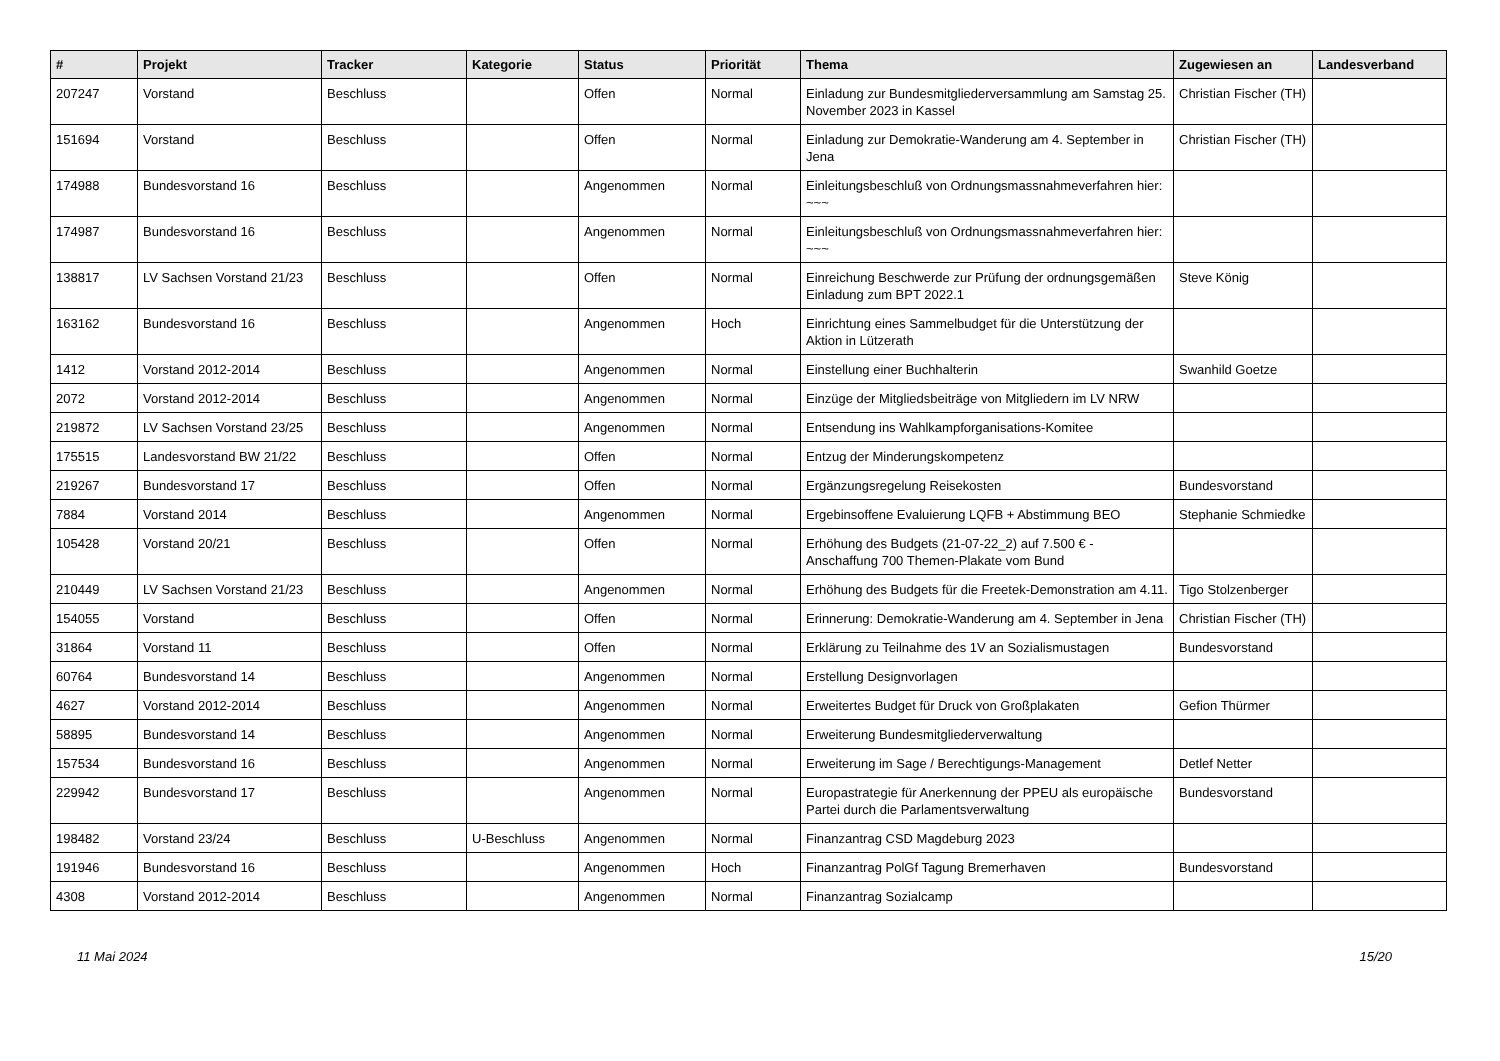| # | Projekt | Tracker | Kategorie | Status | Priorität | Thema | Zugewiesen an | Landesverband |
| --- | --- | --- | --- | --- | --- | --- | --- | --- |
| 207247 | Vorstand | Beschluss | | Offen | Normal | Einladung zur Bundesmitgliederversammlung am Samstag 25. November 2023 in Kassel | Christian Fischer (TH) | |
| 151694 | Vorstand | Beschluss | | Offen | Normal | Einladung zur Demokratie-Wanderung am 4. September in Jena | Christian Fischer (TH) | |
| 174988 | Bundesvorstand 16 | Beschluss | | Angenommen | Normal | Einleitungsbeschluß von Ordnungsmassnahmeverfahren hier: ~~~ | | |
| 174987 | Bundesvorstand 16 | Beschluss | | Angenommen | Normal | Einleitungsbeschluß von Ordnungsmassnahmeverfahren hier: ~~~ | | |
| 138817 | LV Sachsen Vorstand 21/23 | Beschluss | | Offen | Normal | Einreichung Beschwerde zur Prüfung der ordnungsgemäßen Einladung zum BPT 2022.1 | Steve König | |
| 163162 | Bundesvorstand 16 | Beschluss | | Angenommen | Hoch | Einrichtung eines Sammelbudget für die Unterstützung der Aktion in Lützerath | | |
| 1412 | Vorstand 2012-2014 | Beschluss | | Angenommen | Normal | Einstellung einer Buchhalterin | Swanhild Goetze | |
| 2072 | Vorstand 2012-2014 | Beschluss | | Angenommen | Normal | Einzüge der Mitgliedsbeiträge von Mitgliedern im LV NRW | | |
| 219872 | LV Sachsen Vorstand 23/25 | Beschluss | | Angenommen | Normal | Entsendung ins Wahlkampforganisations-Komitee | | |
| 175515 | Landesvorstand BW 21/22 | Beschluss | | Offen | Normal | Entzug der Minderungskompetenz | | |
| 219267 | Bundesvorstand 17 | Beschluss | | Offen | Normal | Ergänzungsregelung Reisekosten | Bundesvorstand | |
| 7884 | Vorstand 2014 | Beschluss | | Angenommen | Normal | Ergebinsoffene Evaluierung LQFB + Abstimmung BEO | Stephanie Schmiedke | |
| 105428 | Vorstand 20/21 | Beschluss | | Offen | Normal | Erhöhung des Budgets (21-07-22_2) auf 7.500 € - Anschaffung 700 Themen-Plakate vom Bund | | |
| 210449 | LV Sachsen Vorstand 21/23 | Beschluss | | Angenommen | Normal | Erhöhung des Budgets für die Freetek-Demonstration am 4.11. | Tigo Stolzenberger | |
| 154055 | Vorstand | Beschluss | | Offen | Normal | Erinnerung: Demokratie-Wanderung am 4. September in Jena | Christian Fischer (TH) | |
| 31864 | Vorstand 11 | Beschluss | | Offen | Normal | Erklärung zu Teilnahme des 1V an Sozialismustagen | Bundesvorstand | |
| 60764 | Bundesvorstand 14 | Beschluss | | Angenommen | Normal | Erstellung Designvorlagen | | |
| 4627 | Vorstand 2012-2014 | Beschluss | | Angenommen | Normal | Erweitertes Budget für Druck von Großplakaten | Gefion Thürmer | |
| 58895 | Bundesvorstand 14 | Beschluss | | Angenommen | Normal | Erweiterung Bundesmitgliederverwaltung | | |
| 157534 | Bundesvorstand 16 | Beschluss | | Angenommen | Normal | Erweiterung im Sage / Berechtigungs-Management | Detlef Netter | |
| 229942 | Bundesvorstand 17 | Beschluss | | Angenommen | Normal | Europastrategie für Anerkennung der PPEU als europäische Partei durch die Parlamentsverwaltung | Bundesvorstand | |
| 198482 | Vorstand 23/24 | Beschluss | U-Beschluss | Angenommen | Normal | Finanzantrag CSD Magdeburg 2023 | | |
| 191946 | Bundesvorstand 16 | Beschluss | | Angenommen | Hoch | Finanzantrag PolGf Tagung Bremerhaven | Bundesvorstand | |
| 4308 | Vorstand 2012-2014 | Beschluss | | Angenommen | Normal | Finanzantrag Sozialcamp | | |
11 Mai 2024 15/20